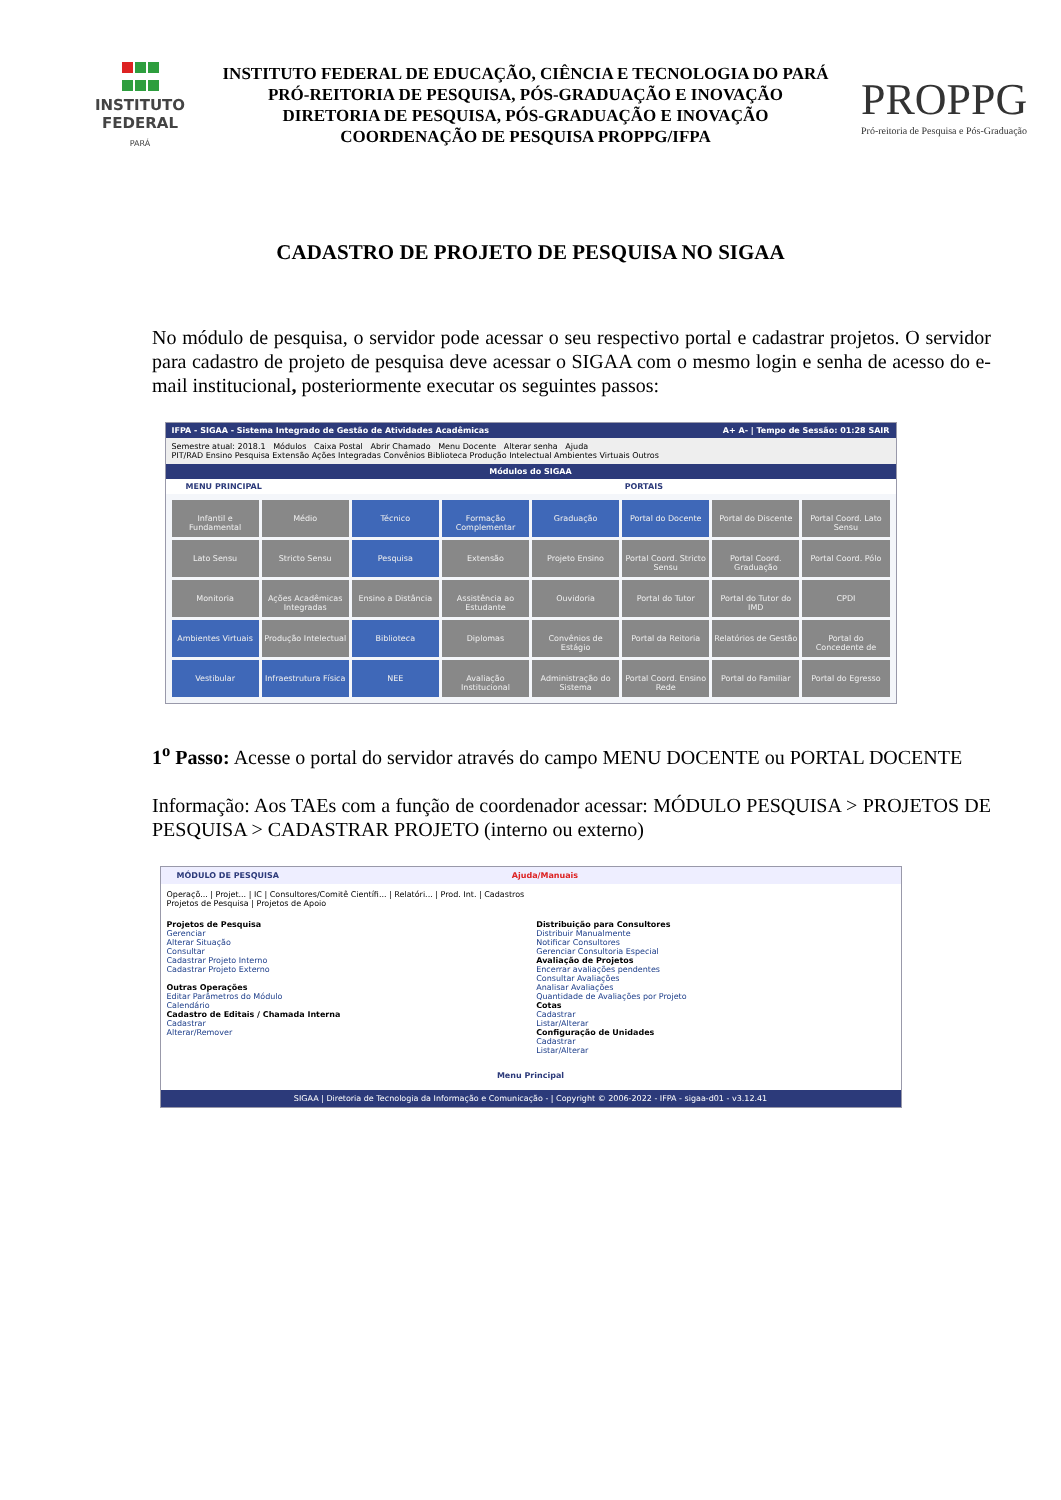INSTITUTO
FEDERAL
PARÁ
INSTITUTO FEDERAL DE EDUCAÇÃO, CIÊNCIA E TECNOLOGIA DO PARÁ
PRÓ-REITORIA DE PESQUISA, PÓS-GRADUAÇÃO E INOVAÇÃO
DIRETORIA DE PESQUISA, PÓS-GRADUAÇÃO E INOVAÇÃO
COORDENAÇÃO DE PESQUISA PROPPG/IFPA
PROPPG
Pró-reitoria de Pesquisa e Pós-Graduação
CADASTRO DE PROJETO DE PESQUISA NO SIGAA
No módulo de pesquisa, o servidor pode acessar o seu respectivo portal e cadastrar projetos. O servidor para cadastro de projeto de pesquisa deve acessar o SIGAA com o mesmo login e senha de acesso do e-mail institucional, posteriormente executar os seguintes passos:
IFPA - SIGAA - Sistema Integrado de Gestão de Atividades Acadêmicas A+ A- | Tempo de Sessão: 01:28 SAIR
Semestre atual: 2018.1 Módulos Caixa Postal Abrir Chamado Menu Docente Alterar senha Ajuda
PIT/RAD Ensino Pesquisa Extensão Ações Integradas Convênios Biblioteca Produção Intelectual Ambientes Virtuais Outros
Módulos do SIGAA
MENU PRINCIPAL PORTAIS
Infantil e Fundamental
Médio
Técnico
Formação Complementar
Graduação
Portal do Docente
Portal do Discente
Portal Coord. Lato Sensu
Lato Sensu
Stricto Sensu
Pesquisa
Extensão
Projeto Ensino
Portal Coord. Stricto Sensu
Portal Coord. Graduação
Portal Coord. Pólo
Monitoria
Ações Acadêmicas Integradas
Ensino a Distância
Assistência ao Estudante
Ouvidoria
Portal do Tutor
Portal do Tutor do IMD
CPDI
Ambientes Virtuais
Produção Intelectual
Biblioteca
Diplomas
Convênios de Estágio
Portal da Reitoria
Relatórios de Gestão
Portal do Concedente de
Vestibular
Infraestrutura Física
NEE
Avaliação Institucional
Administração do Sistema
Portal Coord. Ensino Rede
Portal do Familiar
Portal do Egresso
1<sup>o</sup> Passo: Acesse o portal do servidor através do campo MENU DOCENTE ou PORTAL DOCENTE
Informação: Aos TAEs com a função de coordenador acessar: MÓDULO PESQUISA > PROJETOS DE PESQUISA > CADASTRAR PROJETO (interno ou externo)
MÓDULO DE PESQUISA Ajuda/Manuais
Operaçõ... | Projet... | IC | Consultores/Comitê Científi... | Relatóri... | Prod. Int. | Cadastros
Projetos de Pesquisa | Projetos de Apoio
Projetos de Pesquisa
Gerenciar
Alterar Situação
Consultar
Cadastrar Projeto Interno
Cadastrar Projeto Externo
Outras Operações
Editar Parâmetros do Módulo
Calendário
Cadastro de Editais / Chamada Interna
Cadastrar
Alterar/Remover
Distribuição para Consultores
Distribuir Manualmente
Notificar Consultores
Gerenciar Consultoria Especial
Avaliação de Projetos
Encerrar avaliações pendentes
Consultar Avaliações
Analisar Avaliações
Quantidade de Avaliações por Projeto
Cotas
Cadastrar
Listar/Alterar
Configuração de Unidades
Cadastrar
Listar/Alterar
Menu Principal
SIGAA | Diretoria de Tecnologia da Informação e Comunicação - | Copyright © 2006-2022 - IFPA - sigaa-d01 - v3.12.41